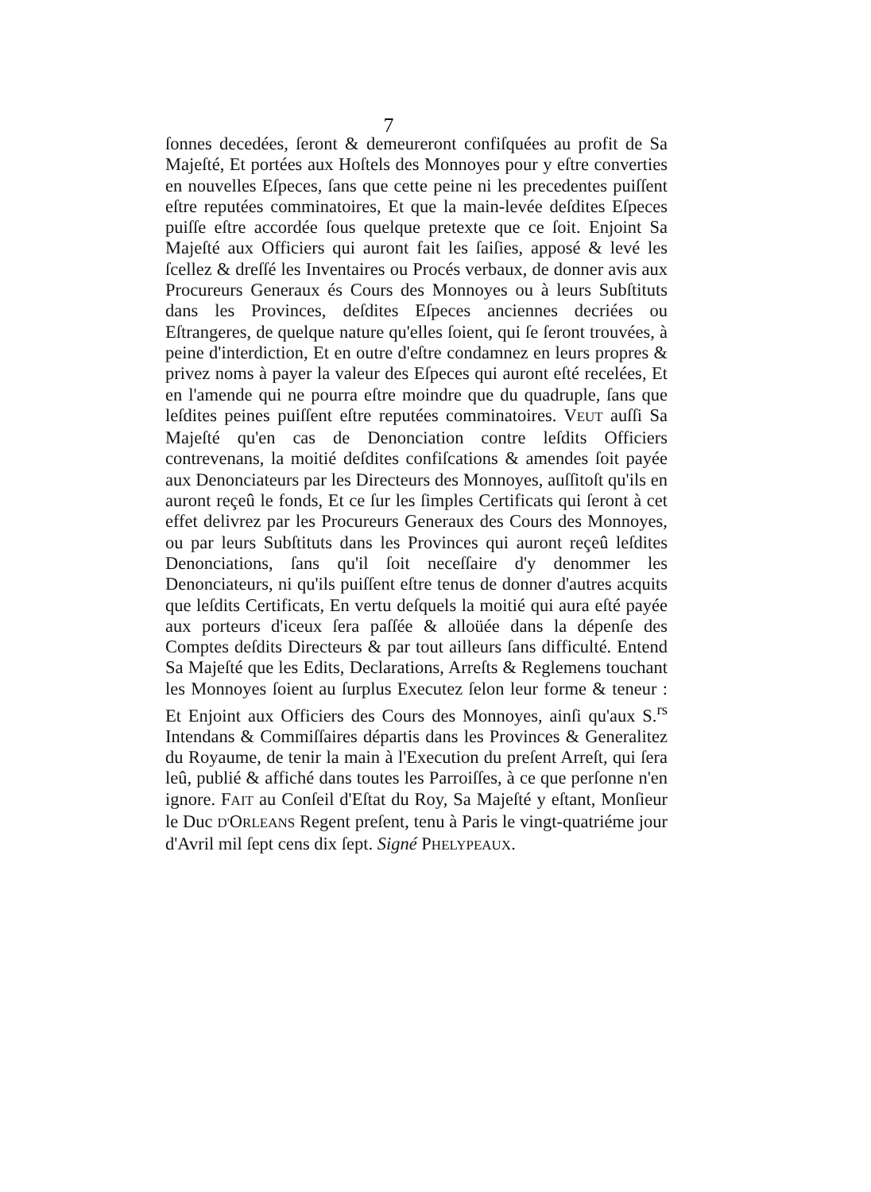7
ſonnes decedées, ſeront & demeureront confiſquées au profit de Sa Majeſté, Et portées aux Hoſtels des Monnoyes pour y eſtre converties en nouvelles Eſpeces, ſans que cette peine ni les precedentes puiſſent eſtre reputées comminatoires, Et que la main-levée deſdites Eſpeces puiſſe eſtre accordée ſous quelque pretexte que ce ſoit. Enjoint Sa Majeſté aux Officiers qui auront fait les ſaiſies, apposé & levé les ſcellez & dreſſé les Inventaires ou Procés verbaux, de donner avis aux Procureurs Generaux és Cours des Monnoyes ou à leurs Subſtituts dans les Provinces, deſdites Eſpeces anciennes decriées ou Eſtrangeres, de quelque nature qu'elles ſoient, qui ſe ſeront trouvées, à peine d'interdiction, Et en outre d'eſtre condamnez en leurs propres & privez noms à payer la valeur des Eſpeces qui auront eſté recelées, Et en l'amende qui ne pourra eſtre moindre que du quadruple, ſans que leſdites peines puiſſent eſtre reputées comminatoires. VEUT auſſi Sa Majeſté qu'en cas de Denonciation contre leſdits Officiers contrevenans, la moitié deſdites confiſcations & amendes ſoit payée aux Denonciateurs par les Directeurs des Monnoyes, auſſitoſt qu'ils en auront reçeû le fonds, Et ce ſur les ſimples Certificats qui ſeront à cet effet delivrez par les Procureurs Generaux des Cours des Monnoyes, ou par leurs Subſtituts dans les Provinces qui auront reçeû leſdites Denonciations, ſans qu'il ſoit neceſſaire d'y denommer les Denonciateurs, ni qu'ils puiſſent eſtre tenus de donner d'autres acquits que leſdits Certificats, En vertu deſquels la moitié qui aura eſté payée aux porteurs d'iceux ſera paſſée & alloüée dans la dépenſe des Comptes deſdits Directeurs & par tout ailleurs ſans difficulté. Entend Sa Majeſté que les Edits, Declarations, Arreſts & Reglemens touchant les Monnoyes ſoient au ſurplus Executez ſelon leur forme & teneur : Et Enjoint aux Officiers des Cours des Monnoyes, ainſi qu'aux S.<sup>rs</sup> Intendans & Commiſſaires départis dans les Provinces & Generalitez du Royaume, de tenir la main à l'Execution du preſent Arreſt, qui ſera leû, publié & affiché dans toutes les Parroiſſes, à ce que perſonne n'en ignore. FAIT au Conſeil d'Eſtat du Roy, Sa Majeſté y eſtant, Monſieur le Duc D'ORLEANS Regent preſent, tenu à Paris le vingt-quatriéme jour d'Avril mil ſept cens dix ſept. Signé PHELYPEAUX.